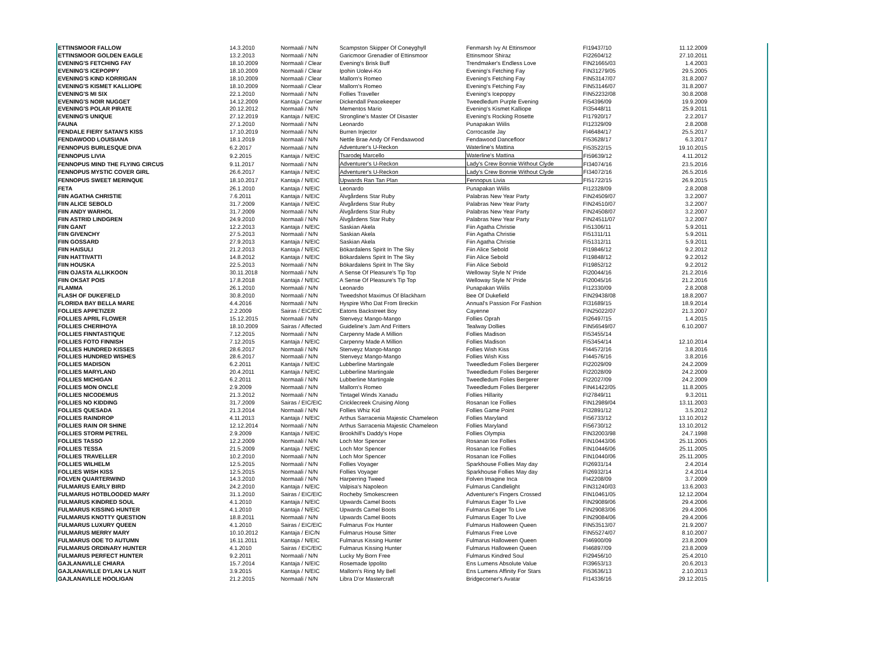| ETTINSMOOR FALLOW | 14.3.2010 | Normaali / N/N | Scampston Skipper Of Coneyghyll | Fenmarsh Ivy At Ettinsmoor | FI19437/10 | 11.12.2009 |
| ETTINSMOOR GOLDEN EAGLE | 13.2.2013 | Normaali / N/N | Garicmoor Grenadier of Ettinsmoor | Ettinsmoor Shiraz | FI22604/12 | 27.10.2011 |
| EVENING'S FETCHING FAY | 18.10.2009 | Normaali / Clear | Evening's Brisk Buff | Trendmaker's Endless Love | FIN21665/03 | 1.4.2003 |
| EVENING'S ICEPOPPY | 18.10.2009 | Normaali / Clear | Ipohin Uolevi-Ko | Evening's Fetching Fay | FIN31279/05 | 29.5.2005 |
| EVENING'S KIND KORRIGAN | 18.10.2009 | Normaali / Clear | Mallorn's Romeo | Evening's Fetching Fay | FIN53147/07 | 31.8.2007 |
| EVENING'S KISMET KALLIOPE | 18.10.2009 | Normaali / Clear | Mallorn's Romeo | Evening's Fetching Fay | FIN53146/07 | 31.8.2007 |
| EVENING'S MI SIX | 22.1.2010 | Normaali / N/N | Follies Traveller | Evening's Icepoppy | FIN52232/08 | 30.8.2008 |
| EVENING'S NOIR NUGGET | 14.12.2009 | Kantaja / Carrier | Dickendall Peacekeeper | Tweedledum Purple Evening | FI54396/09 | 19.9.2009 |
| EVENING'S POLAR PIRATE | 20.12.2012 | Normaali / N/N | Mementos Mario | Evening's Kismet Kalliope | FI35448/11 | 25.9.2011 |
| EVENING'S UNIQUE | 27.12.2019 | Kantaja / N/EIC | Strongline's Master Of Disaster | Evening's Rocking Rosette | FI17920/17 | 2.2.2017 |
| FAUNA | 27.1.2010 | Normaali / N/N | Leonardo | Punapakan Wiilis | FI12329/09 | 2.8.2008 |
| FENDALE FIERY SATAN'S KISS | 17.10.2019 | Normaali / N/N | Burren Injector | Corrocastle Jay | FI46484/17 | 25.5.2017 |
| FENDAWOOD LOUISIANA | 18.1.2019 | Normaali / N/N | Nettle Brae Andy Of Fendaawood | Fendawood Dancefloor | FI53628/17 | 6.3.2017 |
| FENNOPUS BURLESQUE DIVA | 6.2.2017 | Normaali / N/N | Adventurer's U-Reckon | Waterline's Mattina | FI53522/15 | 19.10.2015 |
| FENNOPUS LIVIA | 9.2.2015 | Kantaja / N/EIC | Tsarodej Marcello | Waterline's Mattina | FI59639/12 | 4.11.2012 |
| FENNOPUS MIND THE FLYING CIRCUS | 9.11.2017 | Normaali / N/N | Adventurer's U-Reckon | Lady's Crew Bonnie Without Clyde | FI34074/16 | 23.5.2016 |
| FENNOPUS MYSTIC COVER GIRL | 26.6.2017 | Kantaja / N/EIC | Adventurer's U-Reckon | Lady's Crew Bonnie Without Clyde | FI34072/16 | 26.5.2016 |
| FENNOPUS SWEET MERINQUE | 18.10.2017 | Kantaja / N/EIC | Upwards Ran Tan Plan | Fennopus Livia | FI51722/15 | 26.9.2015 |
| FETA | 26.1.2010 | Kantaja / N/EIC | Leonardo | Punapakan Wiilis | FI12328/09 | 2.8.2008 |
| FIIN AGATHA CHRISTIE | 7.6.2011 | Kantaja / N/EIC | Älvgårdens Star Ruby | Palabras New Year Party | FIN24509/07 | 3.2.2007 |
| FIIN ALICE SEBOLD | 31.7.2009 | Kantaja / N/EIC | Älvgårdens Star Ruby | Palabras New Year Party | FIN24510/07 | 3.2.2007 |
| FIIN ANDY WARHOL | 31.7.2009 | Normaali / N/N | Älvgårdens Star Ruby | Palabras New Year Party | FIN24508/07 | 3.2.2007 |
| FIIN ASTRID LINDGREN | 24.9.2010 | Normaali / N/N | Älvgårdens Star Ruby | Palabras New Year Party | FIN24511/07 | 3.2.2007 |
| FIIN GANT | 12.2.2013 | Kantaja / N/EIC | Saskian Akela | Fiin Agatha Christie | FI51306/11 | 5.9.2011 |
| FIIN GIVENCHY | 27.5.2013 | Normaali / N/N | Saskian Akela | Fiin Agatha Christie | FI51311/11 | 5.9.2011 |
| FIIN GOSSARD | 27.9.2013 | Kantaja / N/EIC | Saskian Akela | Fiin Agatha Christie | FI51312/11 | 5.9.2011 |
| FIIN HAISULI | 21.2.2013 | Kantaja / N/EIC | Bökardalens Spirit In The Sky | Fiin Alice Sebold | FI19846/12 | 9.2.2012 |
| FIIN HATTIVATTI | 14.8.2012 | Kantaja / N/EIC | Bökardalens Spirit In The Sky | Fiin Alice Sebold | FI19848/12 | 9.2.2012 |
| FIIN HOUSKA | 22.5.2013 | Normaali / N/N | Bökardalens Spirit In The Sky | Fiin Alice Sebold | FI19852/12 | 9.2.2012 |
| FIIN OJASTA ALLIKKOON | 30.11.2018 | Normaali / N/N | A Sense Of Pleasure's Tip Top | Welloway Style N' Pride | FI20044/16 | 21.2.2016 |
| FIIN OKSAT POIS | 17.8.2018 | Kantaja / N/EIC | A Sense Of Pleasure's Tip Top | Welloway Style N' Pride | FI20045/16 | 21.2.2016 |
| FLAMMA | 26.1.2010 | Normaali / N/N | Leonardo | Punapakan Wiilis | FI12330/09 | 2.8.2008 |
| FLASH OF DUKEFIELD | 30.8.2010 | Normaali / N/N | Tweedshot Maximus Of Blackharn | Bee Of Dukefield | FIN29438/08 | 18.8.2007 |
| FLORIDA BAY BELLA MARE | 4.4.2016 | Normaali / N/N | Hyspire Who Dat From Breckin | Annual's Passion For Fashion | FI31689/15 | 18.9.2014 |
| FOLLIES APPETIZER | 2.2.2009 | Sairas / EIC/EIC | Eatons Backstreet Boy | Cayenne | FIN25022/07 | 21.3.2007 |
| FOLLIES APRIL FLOWER | 15.12.2015 | Normaali / N/N | Stenveyz Mango-Mango | Follies Oprah | FI26497/15 | 1.4.2015 |
| FOLLIES CHERIHOYA | 18.10.2009 | Sairas / Affected | Guideline's Jam And Fritters | Tealway Dollies | FIN56549/07 | 6.10.2007 |
| FOLLIES FINNTASTIQUE | 7.12.2015 | Normaali / N/N | Carpenny Made A Million | Follies Madison | FI53455/14 | |
| FOLLIES FOTO FINNISH | 7.12.2015 | Kantaja / N/EIC | Carpenny Made A Million | Follies Madison | FI53454/14 | 12.10.2014 |
| FOLLIES HUNDRED KISSES | 28.6.2017 | Normaali / N/N | Stenveyz Mango-Mango | Follies Wish Kiss | FI44572/16 | 3.8.2016 |
| FOLLIES HUNDRED WISHES | 28.6.2017 | Normaali / N/N | Stenveyz Mango-Mango | Follies Wish Kiss | FI44576/16 | 3.8.2016 |
| FOLLIES MADISON | 6.2.2011 | Kantaja / N/EIC | Lubberline Martingale | Tweedledum Folies Bergerer | FI22029/09 | 24.2.2009 |
| FOLLIES MARYLAND | 20.4.2011 | Kantaja / N/EIC | Lubberline Martingale | Tweedledum Folies Bergerer | FI22028/09 | 24.2.2009 |
| FOLLIES MICHIGAN | 6.2.2011 | Normaali / N/N | Lubberline Martingale | Tweedledum Folies Bergerer | FI22027/09 | 24.2.2009 |
| FOLLIES MON ONCLE | 2.9.2009 | Normaali / N/N | Mallorn's Romeo | Tweedledum Folies Bergerer | FIN41422/05 | 11.8.2005 |
| FOLLIES NICODEMUS | 21.3.2012 | Normaali / N/N | Tintagel Winds Xanadu | Follies Hillarity | FI27849/11 | 9.3.2011 |
| FOLLIES NO KIDDING | 31.7.2009 | Sairas / EIC/EIC | Cricklecreek Cruising Along | Rosanan Ice Follies | FIN12989/04 | 13.11.2003 |
| FOLLIES QUESADA | 21.3.2014 | Normaali / N/N | Follies Whiz Kid | Follies Game Point | FI32891/12 | 3.5.2012 |
| FOLLIES RAINDROP | 4.11.2013 | Kantaja / N/EIC | Arthus Sarracenia Majestic Chameleon | Follies Maryland | FI56733/12 | 13.10.2012 |
| FOLLIES RAIN OR SHINE | 12.12.2014 | Normaali / N/N | Arthus Sarracenia Majestic Chameleon | Follies Maryland | FI56730/12 | 13.10.2012 |
| FOLLIES STORM PETREL | 2.9.2009 | Kantaja / N/EIC | Brookhill's Daddy's Hope | Follies Olympia | FIN32003/98 | 24.7.1998 |
| FOLLIES TASSO | 12.2.2009 | Normaali / N/N | Loch Mor Spencer | Rosanan Ice Follies | FIN10443/06 | 25.11.2005 |
| FOLLIES TESSA | 21.5.2009 | Kantaja / N/EIC | Loch Mor Spencer | Rosanan Ice Follies | FIN10446/06 | 25.11.2005 |
| FOLLIES TRAVELLER | 10.2.2010 | Normaali / N/N | Loch Mor Spencer | Rosanan Ice Follies | FIN10440/06 | 25.11.2005 |
| FOLLIES WILHELM | 12.5.2015 | Normaali / N/N | Follies Voyager | Sparkhouse Follies May day | FI26931/14 | 2.4.2014 |
| FOLLIES WISH KISS | 12.5.2015 | Normaali / N/N | Follies Voyager | Sparkhouse Follies May day | FI26932/14 | 2.4.2014 |
| FOLVEN QUARTERWIND | 14.3.2010 | Normaali / N/N | Harperring Tweed | Folven Imagine Inca | FI42208/09 | 3.7.2009 |
| FULMARUS EARLY BIRD | 24.2.2010 | Kantaja / N/EIC | Valpisa's Napoleon | Fulmarus Candlelight | FIN31240/03 | 13.6.2003 |
| FULMARUS HOTBLOODED MARY | 31.1.2010 | Sairas / EIC/EIC | Rocheby Smokescreen | Adventurer's Fingers Crossed | FIN10461/05 | 12.12.2004 |
| FULMARUS KINDRED SOUL | 4.1.2010 | Kantaja / N/EIC | Upwards Camel Boots | Fulmarus Eager To Live | FIN29089/06 | 29.4.2006 |
| FULMARUS KISSING HUNTER | 4.1.2010 | Kantaja / N/EIC | Upwards Camel Boots | Fulmarus Eager To Live | FIN29083/06 | 29.4.2006 |
| FULMARUS KNOTTY QUESTION | 18.8.2011 | Normaali / N/N | Upwards Camel Boots | Fulmarus Eager To Live | FIN29084/06 | 29.4.2006 |
| FULMARUS LUXURY QUEEN | 4.1.2010 | Sairas / EIC/EIC | Fulmarus Fox Hunter | Fulmarus Halloween Queen | FIN53513/07 | 21.9.2007 |
| FULMARUS MERRY MARY | 10.10.2012 | Kantaja / EIC/N | Fulmarus House Sitter | Fulmarus Free Love | FIN55274/07 | 8.10.2007 |
| FULMARUS ODE TO AUTUMN | 16.11.2011 | Kantaja / N/EIC | Fulmarus Kissing Hunter | Fulmarus Halloween Queen | FI46900/09 | 23.8.2009 |
| FULMARUS ORDINARY HUNTER | 4.1.2010 | Sairas / EIC/EIC | Fulmarus Kissing Hunter | Fulmarus Halloween Queen | FI46897/09 | 23.8.2009 |
| FULMARUS PERFECT HUNTER | 9.2.2011 | Normaali / N/N | Lucky My Born Free | Fulmarus Kindred Soul | FI29456/10 | 25.4.2010 |
| GAJLANAVILLE CHIARA | 15.7.2014 | Kantaja / N/EIC | Rosemade Ippolito | Ens Lumens Absolute Value | FI39653/13 | 20.6.2013 |
| GAJLANAVILLE DYLAN LA NUIT | 3.9.2015 | Kantaja / N/EIC | Mallorn's Ring My Bell | Ens Lumens Affinity For Stars | FI53636/13 | 2.10.2013 |
| GAJLANAVILLE HOOLIGAN | 21.2.2015 | Normaali / N/N | Libra D'or Mastercraft | Bridgecorner's Avatar | FI14336/16 | 29.12.2015 |